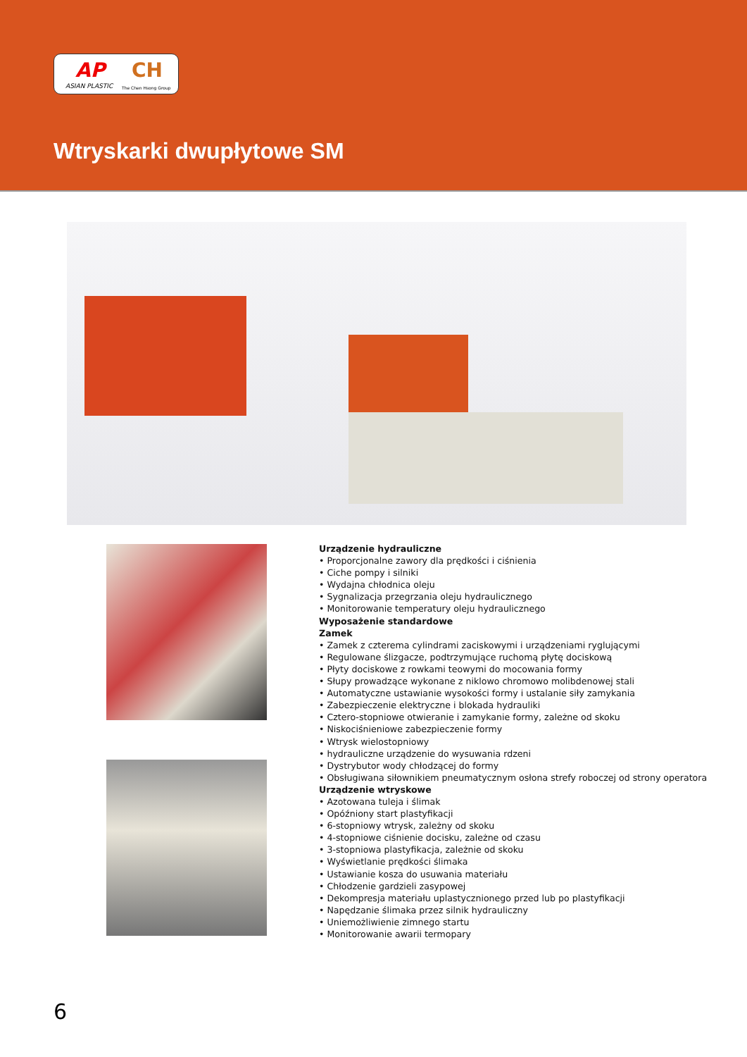AP CH
ASIAN PLASTIC The Chen Hsong Group
Wtryskarki dwupłytowe SM
Urządzenie hydrauliczne
• Proporcjonalne zawory dla prędkości i ciśnienia
• Ciche pompy i silniki
• Wydajna chłodnica oleju
• Sygnalizacja przegrzania oleju hydraulicznego
• Monitorowanie temperatury oleju hydraulicznego
Wyposażenie standardowe
Zamek
• Zamek z czterema cylindrami zaciskowymi i urządzeniami ryglującymi
• Regulowane ślizgacze, podtrzymujące ruchomą płytę dociskową
• Płyty dociskowe z rowkami teowymi do mocowania formy
• Słupy prowadzące wykonane z niklowo chromowo molibdenowej stali
• Automatyczne ustawianie wysokości formy i ustalanie siły zamykania
• Zabezpieczenie elektryczne i blokada hydrauliki
• Cztero-stopniowe otwieranie i zamykanie formy, zależne od skoku
• Niskociśnieniowe zabezpieczenie formy
• Wtrysk wielostopniowy
• hydrauliczne urządzenie do wysuwania rdzeni
• Dystrybutor wody chłodzącej do formy
• Obsługiwana siłownikiem pneumatycznym osłona strefy roboczej od strony operatora
Urządzenie wtryskowe
• Azotowana tuleja i ślimak
• Opóźniony start plastyfikacji
• 6-stopniowy wtrysk, zależny od skoku
• 4-stopniowe ciśnienie docisku, zależne od czasu
• 3-stopniowa plastyfikacja, zależnie od skoku
• Wyświetlanie prędkości ślimaka
• Ustawianie kosza do usuwania materiału
• Chłodzenie gardzieli zasypowej
• Dekompresja materiału uplastycznionego przed lub po plastyfikacji
• Napędzanie ślimaka przez silnik hydrauliczny
• Uniemożliwienie zimnego startu
• Monitorowanie awarii termopary
6